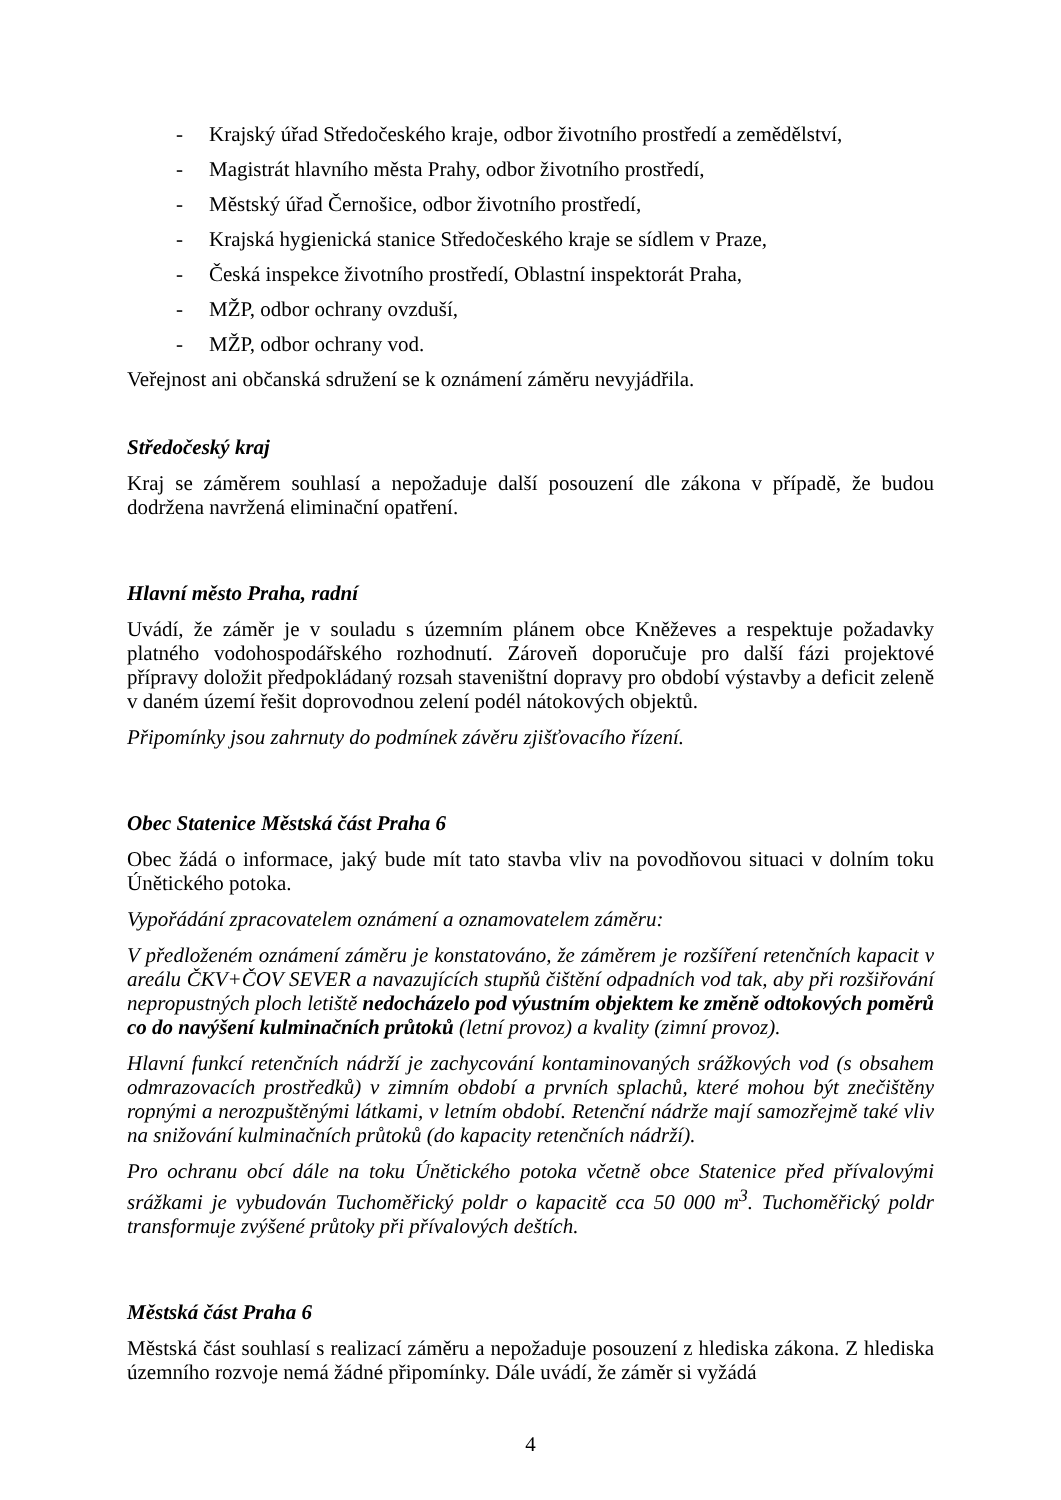- Krajský úřad Středočeského kraje, odbor životního prostředí a zemědělství,
- Magistrát hlavního města Prahy, odbor životního prostředí,
- Městský úřad Černošice, odbor životního prostředí,
- Krajská hygienická stanice Středočeského kraje se sídlem v Praze,
- Česká inspekce životního prostředí, Oblastní inspektorát Praha,
- MŽP, odbor ochrany ovzduší,
- MŽP, odbor ochrany vod.
Veřejnost ani občanská sdružení se k oznámení záměru nevyjádřila.
Středočeský kraj
Kraj se záměrem souhlasí a nepožaduje další posouzení dle zákona v případě, že budou dodržena navržená eliminační opatření.
Hlavní město Praha, radní
Uvádí, že záměr je v souladu s územním plánem obce Kněževes a respektuje požadavky platného vodohospodářského rozhodnutí. Zároveň doporučuje pro další fázi projektové přípravy doložit předpokládaný rozsah staveništní dopravy pro období výstavby a deficit zeleně v daném území řešit doprovodnou zelení podél nátokových objektů.
Připomínky jsou zahrnuty do podmínek závěru zjišťovacího řízení.
Obec Statenice Městská část Praha 6
Obec žádá o informace, jaký bude mít tato stavba vliv na povodňovou situaci v dolním toku Únětického potoka.
Vypořádání zpracovatelem oznámení a oznamovatelem záměru:
V předloženém oznámení záměru je konstatováno, že záměrem je rozšíření retenčních kapacit v areálu ČKV+ČOV SEVER a navazujících stupňů čištění odpadních vod tak, aby při rozšiřování nepropustných ploch letiště nedocházelo pod výustním objektem ke změně odtokových poměrů co do navýšení kulminačních průtoků (letní provoz) a kvality (zimní provoz).
Hlavní funkcí retenčních nádrží je zachycování kontaminovaných srážkových vod (s obsahem odmrazovacích prostředků) v zimním období a prvních splachů, které mohou být znečištěny ropnými a nerozpuštěnými látkami, v letním období. Retenční nádrže mají samozřejmě také vliv na snižování kulminačních průtoků (do kapacity retenčních nádrží).
Pro ochranu obcí dále na toku Únětického potoka včetně obce Statenice před přívalovými srážkami je vybudován Tuchoměřický poldr o kapacitě cca 50 000 m<sup>3</sup>. Tuchoměřický poldr transformuje zvýšené průtoky při přívalových deštích.
Městská část Praha 6
Městská část souhlasí s realizací záměru a nepožaduje posouzení z hlediska zákona. Z hlediska územního rozvoje nemá žádné připomínky. Dále uvádí, že záměr si vyžádá
4